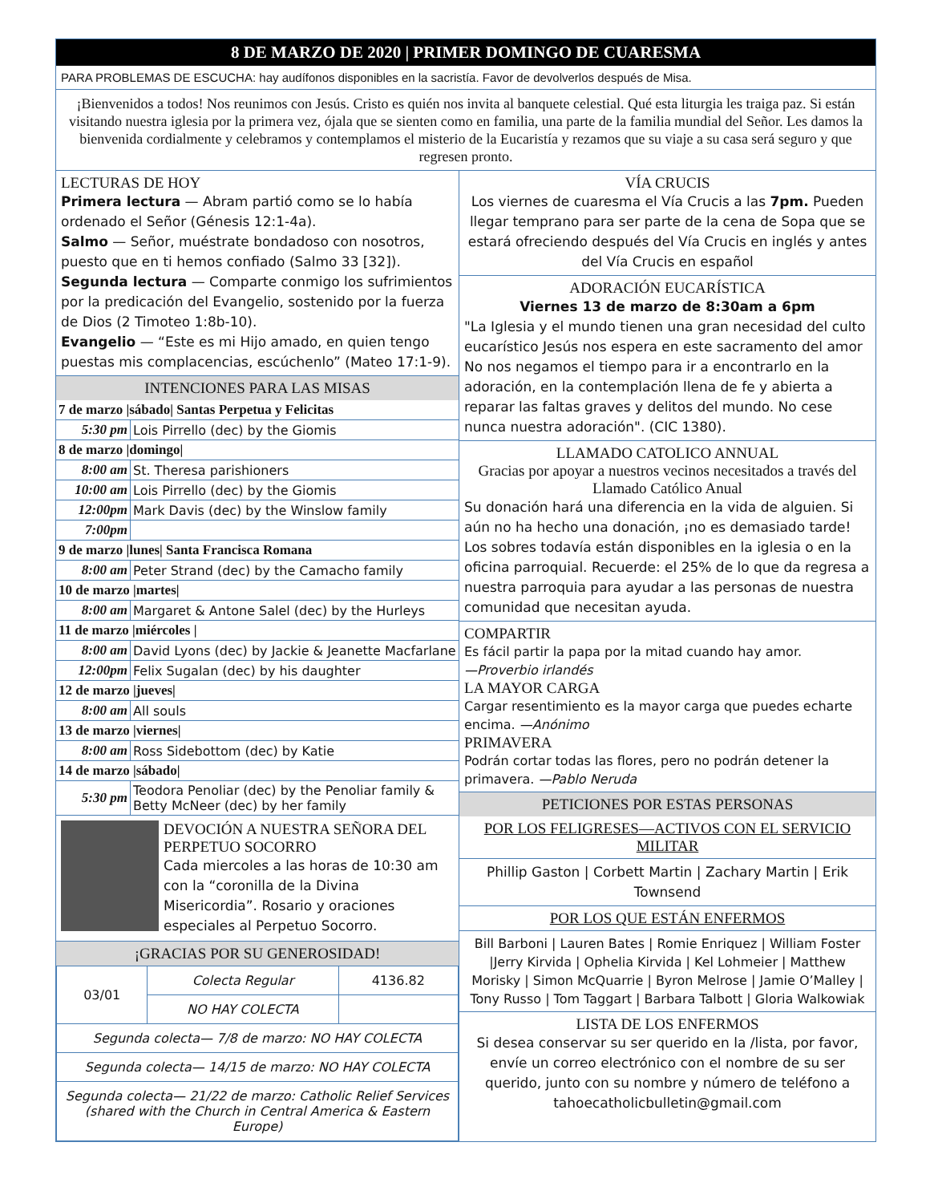8 DE MARZO DE 2020 | PRIMER DOMINGO DE CUARESMA
PARA PROBLEMAS DE ESCUCHA: hay audífonos disponibles en la sacristía. Favor de devolverlos después de Misa.
¡Bienvenidos a todos! Nos reunimos con Jesús. Cristo es quién nos invita al banquete celestial. Qué esta liturgia les traiga paz. Si están visitando nuestra iglesia por la primera vez, ójala que se sienten como en familia, una parte de la familia mundial del Señor. Les damos la bienvenida cordialmente y celebramos y contemplamos el misterio de la Eucaristía y rezamos que su viaje a su casa será seguro y que regresen pronto.
LECTURAS DE HOY
Primera lectura — Abram partió como se lo había ordenado el Señor (Génesis 12:1-4a).
Salmo — Señor, muéstrate bondadoso con nosotros, puesto que en ti hemos confiado (Salmo 33 [32]).
Segunda lectura — Comparte conmigo los sufrimientos por la predicación del Evangelio, sostenido por la fuerza de Dios (2 Timoteo 1:8b-10).
Evangelio — “Este es mi Hijo amado, en quien tengo puestas mis complacencias, escúchenlo” (Mateo 17:1-9).
INTENCIONES PARA LAS MISAS
| 7 de marzo /sábado/ Santas Perpetua y Felicitas | |
| 5:30 pm | Lois Pirrello (dec) by the Giomis |
| 8 de marzo /domingo/ | |
| 8:00 am | St. Theresa parishioners |
| 10:00 am | Lois Pirrello (dec) by the Giomis |
| 12:00pm | Mark Davis (dec) by the Winslow family |
| 7:00pm | |
| 9 de marzo /lunes/ Santa Francisca Romana | |
| 8:00 am | Peter Strand (dec) by the Camacho family |
| 10 de marzo /martes/ | |
| 8:00 am | Margaret & Antone Salel (dec) by the Hurleys |
| 11 de marzo /miércoles / | |
| 8:00 am | David Lyons (dec) by Jackie & Jeanette Macfarlane |
| 12:00pm | Felix Sugalan (dec) by his daughter |
| 12 de marzo /jueves/ | |
| 8:00 am | All souls |
| 13 de marzo /viernes/ | |
| 8:00 am | Ross Sidebottom (dec) by Katie |
| 14 de marzo /sábado/ | |
| 5:30 pm | Teodora Penoliar (dec) by the Penoliar family & Betty McNeer (dec) by her family |
DEVOCIÓN A NUESTRA SEÑORA DEL PERPETUO SOCORRO
Cada miercoles a las horas de 10:30 am con la “coronilla de la Divina Misericordia”. Rosario y oraciones especiales al Perpetuo Socorro.
¡GRACIAS POR SU GENEROSIDAD!
| 03/01 | Colecta Regular | 4136.82 |
| | NO HAY COLECTA | |
| Segunda colecta— 7/8 de marzo: NO HAY COLECTA | | |
| Segunda colecta— 14/15 de marzo: NO HAY COLECTA | | |
| Segunda colecta— 21/22 de marzo: Catholic Relief Services (shared with the Church in Central America & Eastern Europe) | | |
VÍA CRUCIS
Los viernes de cuaresma el Vía Crucis a las 7pm. Pueden llegar temprano para ser parte de la cena de Sopa que se estará ofreciendo después del Vía Crucis en inglés y antes del Vía Crucis en español
ADORACIÓN EUCARÍSTICA
Viernes 13 de marzo de 8:30am a 6pm
"La Iglesia y el mundo tienen una gran necesidad del culto eucarístico Jesús nos espera en este sacramento del amor No nos negamos el tiempo para ir a encontrarlo en la adoración, en la contemplación llena de fe y abierta a reparar las faltas graves y delitos del mundo. No cese nunca nuestra adoración". (CIC 1380).
LLAMADO CATOLICO ANNUAL
Gracias por apoyar a nuestros vecinos necesitados a través del Llamado Católico Anual
Su donación hará una diferencia en la vida de alguien. Si aún no ha hecho una donación, ¡no es demasiado tarde! Los sobres todavía están disponibles en la iglesia o en la oficina parroquial. Recuerde: el 25% de lo que da regresa a nuestra parroquia para ayudar a las personas de nuestra comunidad que necesitan ayuda.
COMPARTIR
Es fácil partir la papa por la mitad cuando hay amor.
—Proverbio irlandés
LA MAYOR CARGA
Cargar resentimiento es la mayor carga que puedes echarte encima. —Anónimo
PRIMAVERA
Podrán cortar todas las flores, pero no podrán detener la primavera. —Pablo Neruda
PETICIONES POR ESTAS PERSONAS
POR LOS FELIGRESES—ACTIVOS CON EL SERVICIO MILITAR
Phillip Gaston | Corbett Martin | Zachary Martin | Erik Townsend
POR LOS QUE ESTÁN ENFERMOS
Bill Barboni | Lauren Bates | Romie Enriquez | William Foster |Jerry Kirvida | Ophelia Kirvida | Kel Lohmeier | Matthew Morisky | Simon McQuarrie | Byron Melrose | Jamie O’Malley | Tony Russo | Tom Taggart | Barbara Talbott | Gloria Walkowiak
LISTA DE LOS ENFERMOS
Si desea conservar su ser querido en la /lista, por favor, envíe un correo electrónico con el nombre de su ser querido, junto con su nombre y número de teléfono a tahoecatholicbulletin@gmail.com